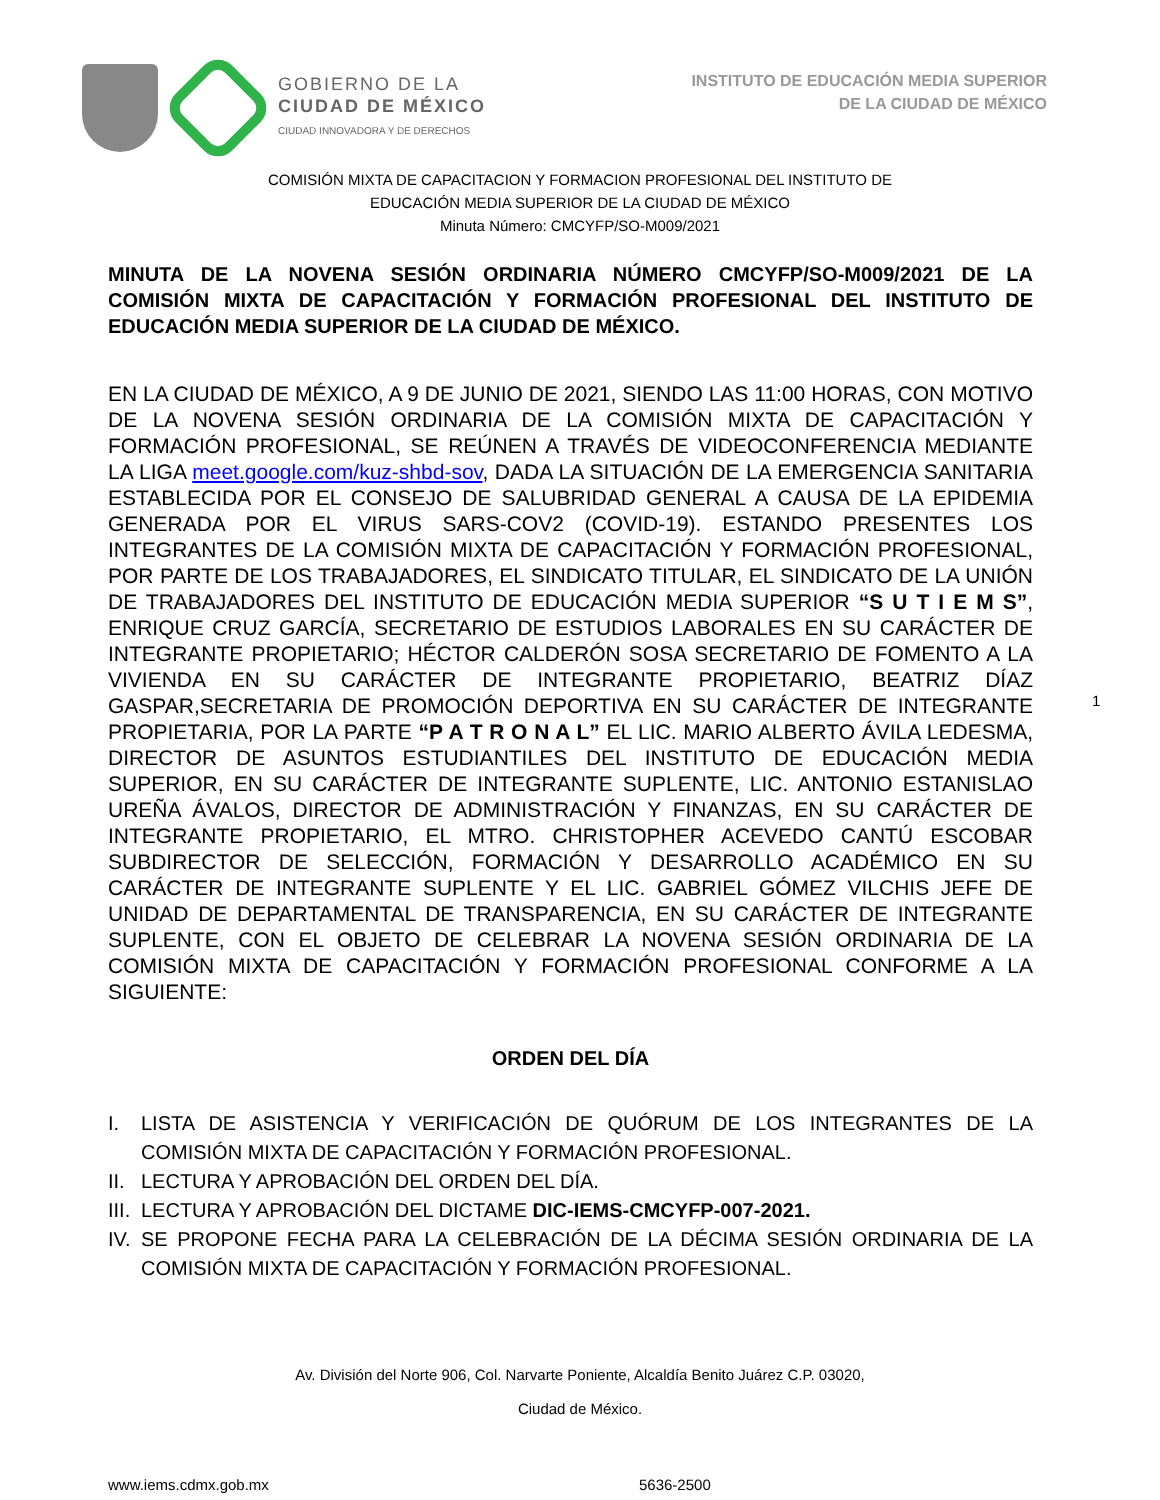GOBIERNO DE LA
CIUDAD DE MÉXICO
CIUDAD INNOVADORA Y DE DERECHOS
INSTITUTO DE EDUCACIÓN MEDIA SUPERIOR
DE LA CIUDAD DE MÉXICO
COMISIÓN MIXTA DE CAPACITACION Y FORMACION PROFESIONAL DEL INSTITUTO DE
EDUCACIÓN MEDIA SUPERIOR DE LA CIUDAD DE MÉXICO
Minuta Número: CMCYFP/SO-M009/2021
MINUTA DE LA NOVENA SESIÓN ORDINARIA NÚMERO CMCYFP/SO-M009/2021 DE LA COMISIÓN MIXTA DE CAPACITACIÓN Y FORMACIÓN PROFESIONAL DEL INSTITUTO DE EDUCACIÓN MEDIA SUPERIOR DE LA CIUDAD DE MÉXICO.
EN LA CIUDAD DE MÉXICO, A 9 DE JUNIO DE 2021, SIENDO LAS 11:00 HORAS, CON MOTIVO DE LA NOVENA SESIÓN ORDINARIA DE LA COMISIÓN MIXTA DE CAPACITACIÓN Y FORMACIÓN PROFESIONAL, SE REÚNEN A TRAVÉS DE VIDEOCONFERENCIA MEDIANTE LA LIGA meet.google.com/kuz-shbd-sov, DADA LA SITUACIÓN DE LA EMERGENCIA SANITARIA ESTABLECIDA POR EL CONSEJO DE SALUBRIDAD GENERAL A CAUSA DE LA EPIDEMIA GENERADA POR EL VIRUS SARS-COV2 (COVID-19). ESTANDO PRESENTES LOS INTEGRANTES DE LA COMISIÓN MIXTA DE CAPACITACIÓN Y FORMACIÓN PROFESIONAL, POR PARTE DE LOS TRABAJADORES, EL SINDICATO TITULAR, EL SINDICATO DE LA UNIÓN DE TRABAJADORES DEL INSTITUTO DE EDUCACIÓN MEDIA SUPERIOR “S U T I E M S”, ENRIQUE CRUZ GARCÍA, SECRETARIO DE ESTUDIOS LABORALES EN SU CARÁCTER DE INTEGRANTE PROPIETARIO; HÉCTOR CALDERÓN SOSA SECRETARIO DE FOMENTO A LA VIVIENDA EN SU CARÁCTER DE INTEGRANTE PROPIETARIO, BEATRIZ DÍAZ GASPAR,SECRETARIA DE PROMOCIÓN DEPORTIVA EN SU CARÁCTER DE INTEGRANTE PROPIETARIA, POR LA PARTE “P A T R O N A L” EL LIC. MARIO ALBERTO ÁVILA LEDESMA, DIRECTOR DE ASUNTOS ESTUDIANTILES DEL INSTITUTO DE EDUCACIÓN MEDIA SUPERIOR, EN SU CARÁCTER DE INTEGRANTE SUPLENTE, LIC. ANTONIO ESTANISLAO UREÑA ÁVALOS, DIRECTOR DE ADMINISTRACIÓN Y FINANZAS, EN SU CARÁCTER DE INTEGRANTE PROPIETARIO, EL MTRO. CHRISTOPHER ACEVEDO CANTÚ ESCOBAR SUBDIRECTOR DE SELECCIÓN, FORMACIÓN Y DESARROLLO ACADÉMICO EN SU CARÁCTER DE INTEGRANTE SUPLENTE Y EL LIC. GABRIEL GÓMEZ VILCHIS JEFE DE UNIDAD DE DEPARTAMENTAL DE TRANSPARENCIA, EN SU CARÁCTER DE INTEGRANTE SUPLENTE, CON EL OBJETO DE CELEBRAR LA NOVENA SESIÓN ORDINARIA DE LA COMISIÓN MIXTA DE CAPACITACIÓN Y FORMACIÓN PROFESIONAL CONFORME A LA SIGUIENTE:
ORDEN DEL DÍA
I. LISTA DE ASISTENCIA Y VERIFICACIÓN DE QUÓRUM DE LOS INTEGRANTES DE LA COMISIÓN MIXTA DE CAPACITACIÓN Y FORMACIÓN PROFESIONAL.
II. LECTURA Y APROBACIÓN DEL ORDEN DEL DÍA.
III. LECTURA Y APROBACIÓN DEL DICTAME DIC-IEMS-CMCYFP-007-2021.
IV. SE PROPONE FECHA PARA LA CELEBRACIÓN DE LA DÉCIMA SESIÓN ORDINARIA DE LA COMISIÓN MIXTA DE CAPACITACIÓN Y FORMACIÓN PROFESIONAL.
1
Av. División del Norte 906, Col. Narvarte Poniente, Alcaldía Benito Juárez C.P. 03020,
Ciudad de México.
www.iems.cdmx.gob.mx 5636-2500